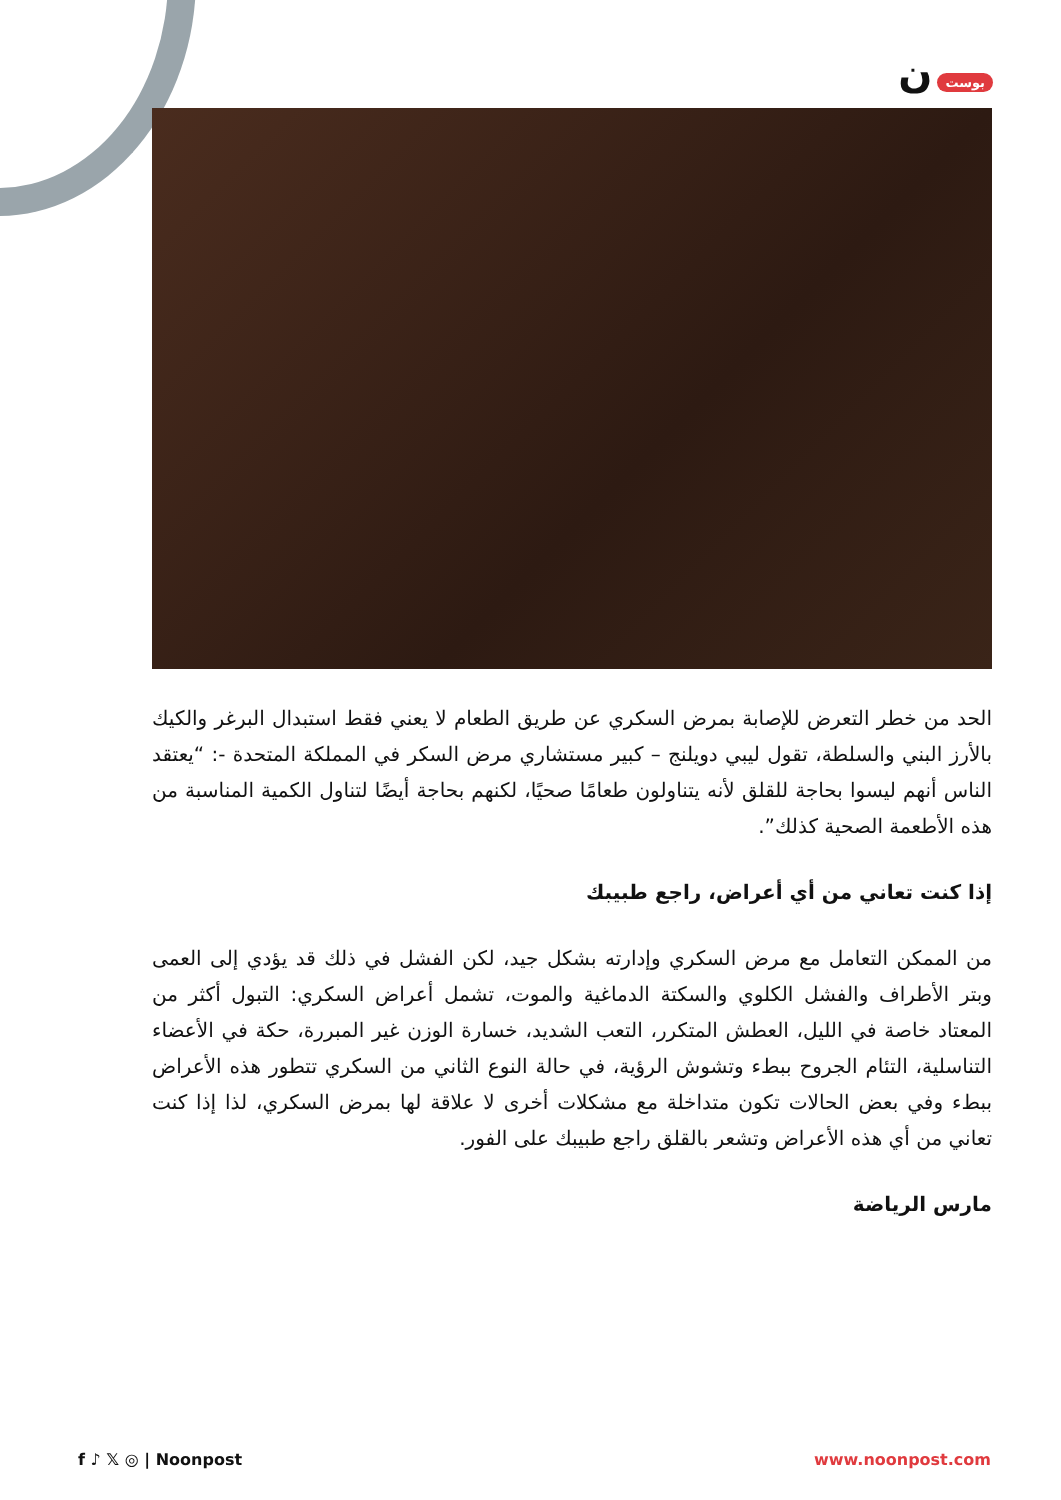بوست ن
الحد من خطر التعرض للإصابة بمرض السكري عن طريق الطعام لا يعني فقط استبدال البرغر والكيك بالأرز البني والسلطة، تقول ليبي دويلنج – كبير مستشاري مرض السكر في المملكة المتحدة -: “يعتقد الناس أنهم ليسوا بحاجة للقلق لأنه يتناولون طعامًا صحيًا، لكنهم بحاجة أيضًا لتناول الكمية المناسبة من هذه الأطعمة الصحية كذلك”.
إذا كنت تعاني من أي أعراض، راجع طبيبك
من الممكن التعامل مع مرض السكري وإدارته بشكل جيد، لكن الفشل في ذلك قد يؤدي إلى العمى وبتر الأطراف والفشل الكلوي والسكتة الدماغية والموت، تشمل أعراض السكري: التبول أكثر من المعتاد خاصة في الليل، العطش المتكرر، التعب الشديد، خسارة الوزن غير المبررة، حكة في الأعضاء التناسلية، التئام الجروح ببطء وتشوش الرؤية، في حالة النوع الثاني من السكري تتطور هذه الأعراض ببطء وفي بعض الحالات تكون متداخلة مع مشكلات أخرى لا علاقة لها بمرض السكري، لذا إذا كنت تعاني من أي هذه الأعراض وتشعر بالقلق راجع طبيبك على الفور.
مارس الرياضة
f ♪ 𝕏 ◎ | Noonpost www.noonpost.com